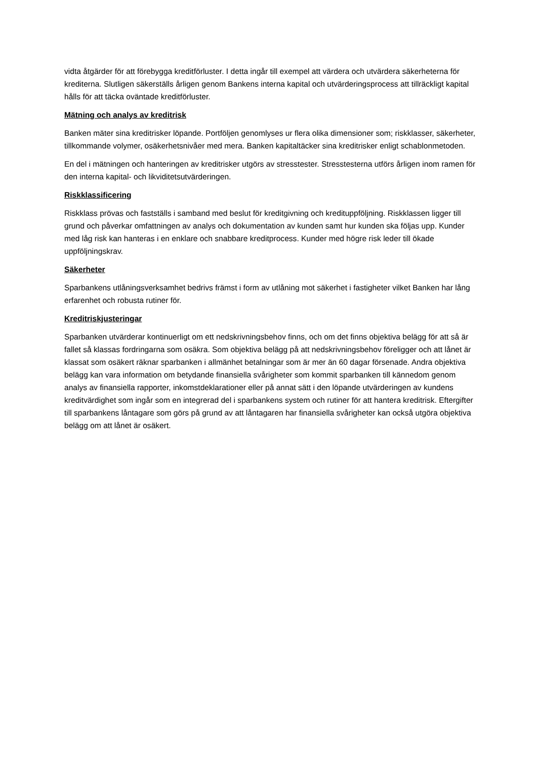vidta åtgärder för att förebygga kreditförluster. I detta ingår till exempel att värdera och utvärdera säkerheterna för krediterna. Slutligen säkerställs årligen genom Bankens interna kapital och utvärderingsprocess att tillräckligt kapital hålls för att täcka oväntade kreditförluster.
Mätning och analys av kreditrisk
Banken mäter sina kreditrisker löpande. Portföljen genomlyses ur flera olika dimensioner som; riskklasser, säkerheter, tillkommande volymer, osäkerhetsnivåer med mera. Banken kapitaltäcker sina kreditrisker enligt schablonmetoden.
En del i mätningen och hanteringen av kreditrisker utgörs av stresstester. Stresstesterna utförs årligen inom ramen för den interna kapital- och likviditetsutvärderingen.
Riskklassificering
Riskklass prövas och fastställs i samband med beslut för kreditgivning och kredituppföljning. Riskklassen ligger till grund och påverkar omfattningen av analys och dokumentation av kunden samt hur kunden ska följas upp. Kunder med låg risk kan hanteras i en enklare och snabbare kreditprocess. Kunder med högre risk leder till ökade uppföljningskrav.
Säkerheter
Sparbankens utlåningsverksamhet bedrivs främst i form av utlåning mot säkerhet i fastigheter vilket Banken har lång erfarenhet och robusta rutiner för.
Kreditriskjusteringar
Sparbanken utvärderar kontinuerligt om ett nedskrivningsbehov finns, och om det finns objektiva belägg för att så är fallet så klassas fordringarna som osäkra. Som objektiva belägg på att nedskrivningsbehov föreligger och att lånet är klassat som osäkert räknar sparbanken i allmänhet betalningar som är mer än 60 dagar försenade. Andra objektiva belägg kan vara information om betydande finansiella svårigheter som kommit sparbanken till kännedom genom analys av finansiella rapporter, inkomstdeklarationer eller på annat sätt i den löpande utvärderingen av kundens kreditvärdighet som ingår som en integrerad del i sparbankens system och rutiner för att hantera kreditrisk. Eftergifter till sparbankens låntagare som görs på grund av att låntagaren har finansiella svårigheter kan också utgöra objektiva belägg om att lånet är osäkert.